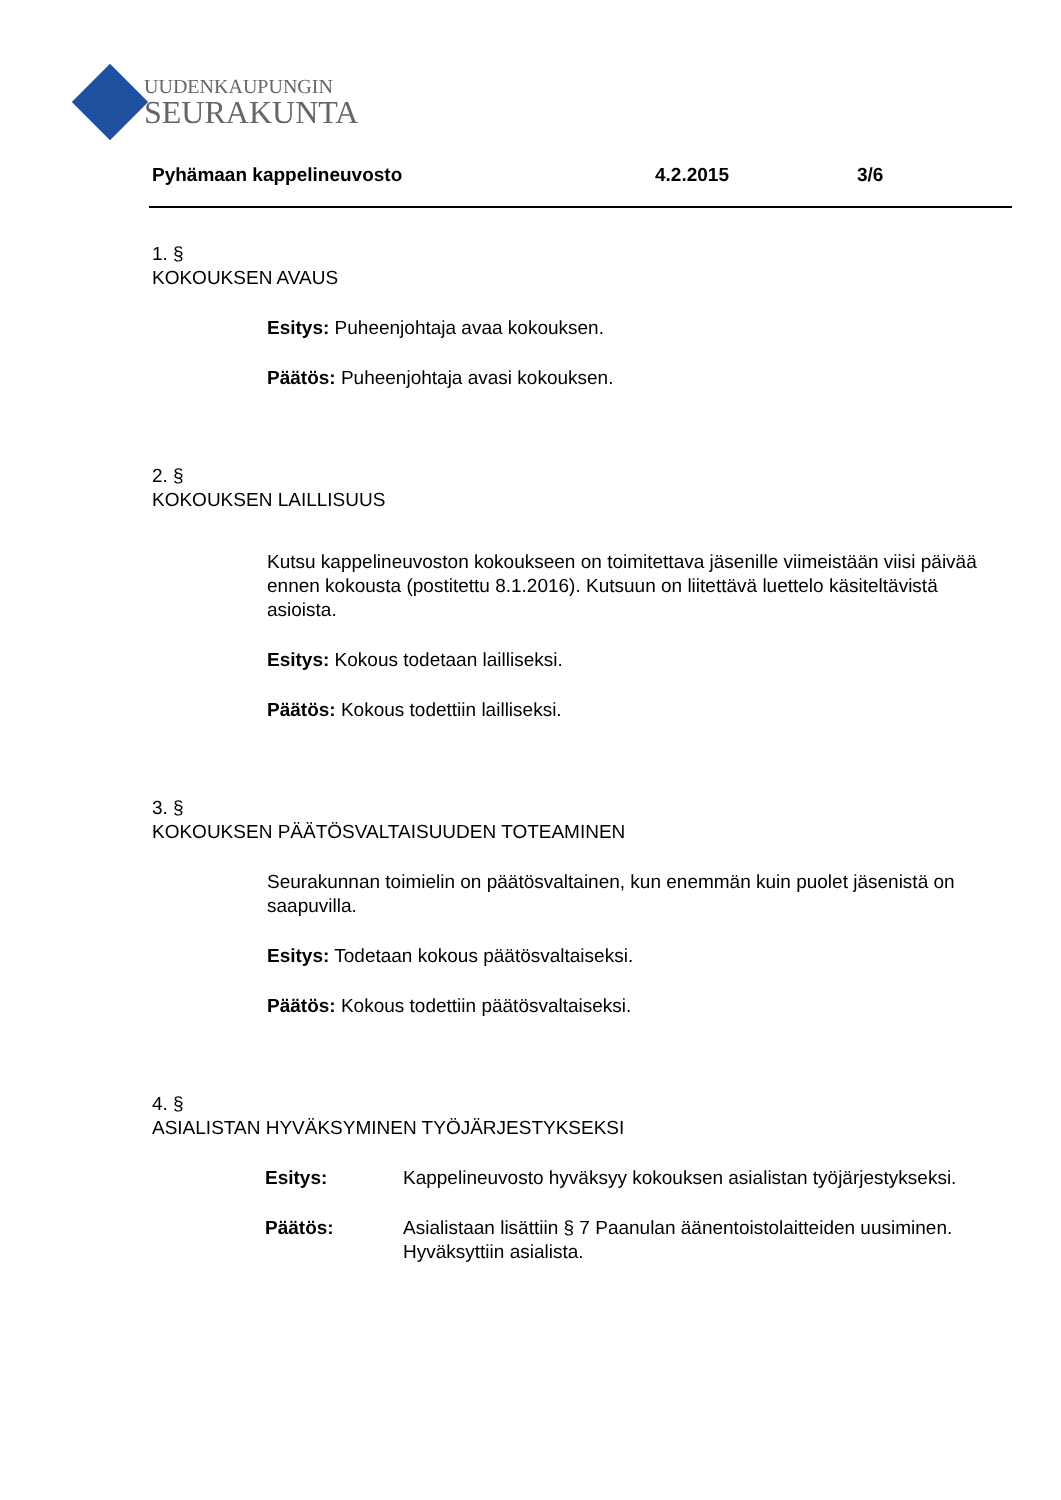UUDENKAUPUNGIN
SEURAKUNTA
Pyhämaan kappelineuvosto 4.2.2015 3/6
1. §
KOKOUKSEN AVAUS
Esitys: Puheenjohtaja avaa kokouksen.
Päätös: Puheenjohtaja avasi kokouksen.
2. §
KOKOUKSEN LAILLISUUS
Kutsu kappelineuvoston kokoukseen on toimitettava jäsenille viimeistään viisi päivää ennen kokousta (postitettu 8.1.2016). Kutsuun on liitettävä luettelo käsiteltävistä asioista.
Esitys: Kokous todetaan lailliseksi.
Päätös: Kokous todettiin lailliseksi.
3. §
KOKOUKSEN PÄÄTÖSVALTAISUUDEN TOTEAMINEN
Seurakunnan toimielin on päätösvaltainen, kun enemmän kuin puolet jäsenistä on saapuvilla.
Esitys: Todetaan kokous päätösvaltaiseksi.
Päätös: Kokous todettiin päätösvaltaiseksi.
4. §
ASIALISTAN HYVÄKSYMINEN TYÖJÄRJESTYKSEKSI
Esitys: Kappelineuvosto hyväksyy kokouksen asialistan työjärjestykseksi.
Päätös: Asialistaan lisättiin § 7 Paanulan äänentoistolaitteiden uusiminen.
Hyväksyttiin asialista.